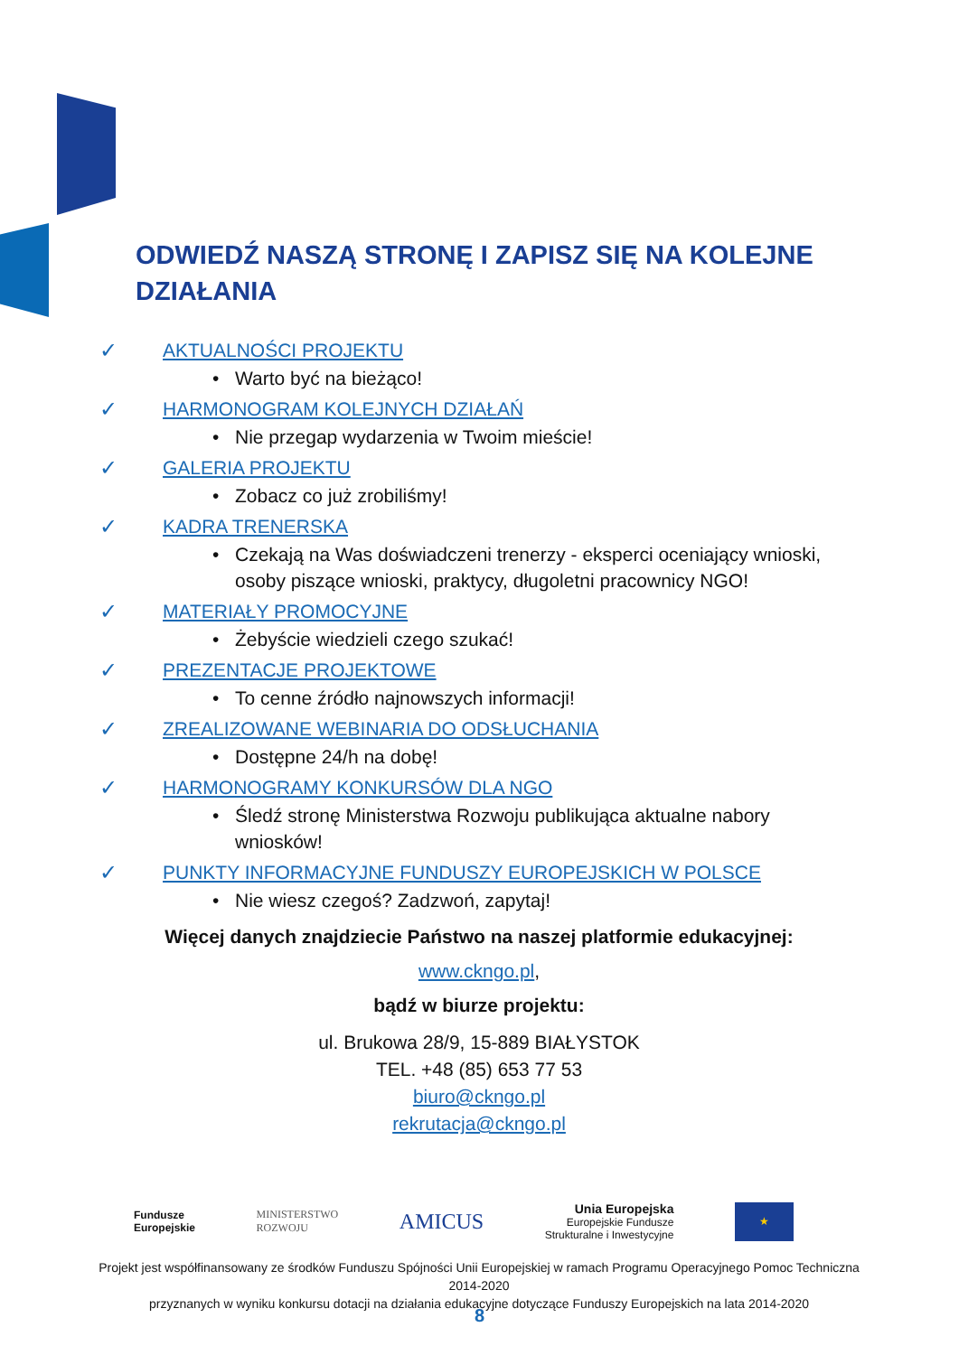ODWIEDŹ NASZĄ STRONĘ I ZAPISZ SIĘ NA KOLEJNE DZIAŁANIA
✓ AKTUALNOŚCI PROJEKTU
• Warto być na bieżąco!
✓ HARMONOGRAM KOLEJNYCH DZIAŁAŃ
• Nie przegap wydarzenia w Twoim mieście!
✓ GALERIA PROJEKTU
• Zobacz co już zrobiliśmy!
✓ KADRA TRENERSKA
• Czekają na Was doświadczeni trenerzy - eksperci oceniający wnioski, osoby piszące wnioski, praktycy, długoletni pracownicy NGO!
✓ MATERIAŁY PROMOCYJNE
• Żebyście wiedzieli czego szukać!
✓ PREZENTACJE PROJEKTOWE
• To cenne źródło najnowszych informacji!
✓ ZREALIZOWANE WEBINARIA DO ODSŁUCHANIA
• Dostępne 24/h na dobę!
✓ HARMONOGRAMY KONKURSÓW DLA NGO
• Śledź stronę Ministerstwa Rozwoju publikująca aktualne nabory wniosków!
✓ PUNKTY INFORMACYJNE FUNDUSZY EUROPEJSKICH W POLSCE
• Nie wiesz czegoś? Zadzwoń, zapytaj!
Więcej danych znajdziecie Państwo na naszej platformie edukacyjnej:
www.ckngo.pl,
bądź w biurze projektu:
ul. Brukowa 28/9, 15-889 BIAŁYSTOK
TEL. +48 (85) 653 77 53
biuro@ckngo.pl
rekrutacja@ckngo.pl
Fundusze
Europejskie
MINISTERSTWO
ROZWOJU
AMICUS
Unia Europejska
Europejskie Fundusze
Strukturalne i Inwestycyjne
★
Projekt jest współfinansowany ze środków Funduszu Spójności Unii Europejskiej w ramach Programu Operacyjnego Pomoc Techniczna 2014-2020
przyznanych w wyniku konkursu dotacji na działania edukacyjne dotyczące Funduszy Europejskich na lata 2014-2020
8